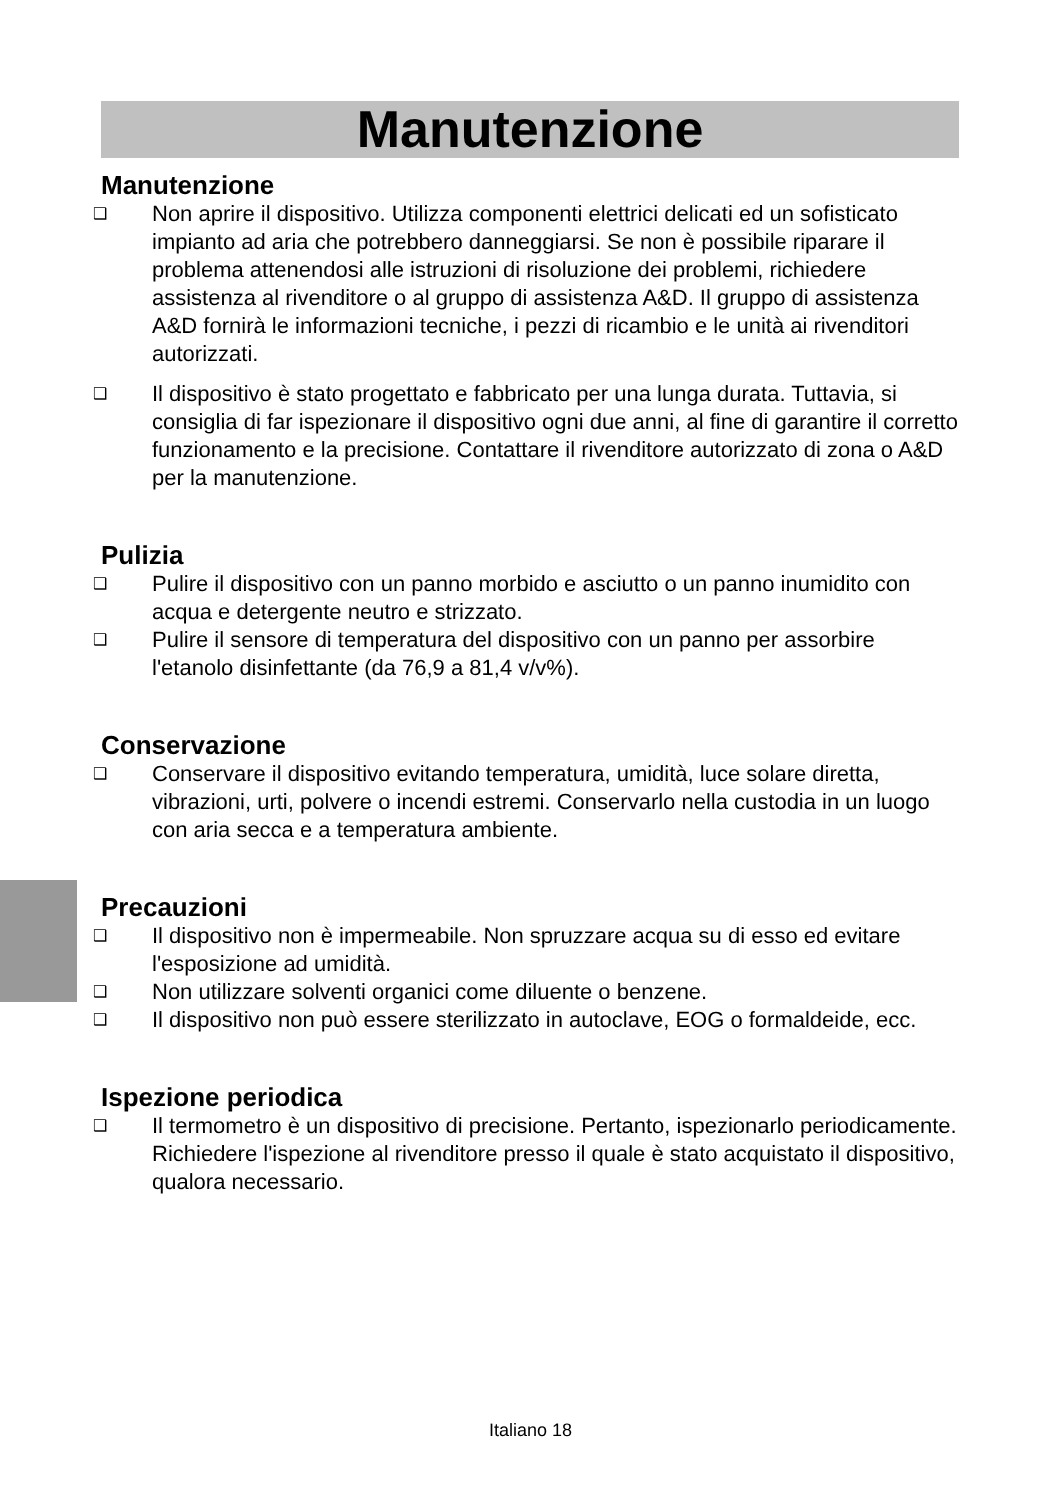Manutenzione
Manutenzione
❑ Non aprire il dispositivo. Utilizza componenti elettrici delicati ed un sofisticato impianto ad aria che potrebbero danneggiarsi. Se non è possibile riparare il problema attenendosi alle istruzioni di risoluzione dei problemi, richiedere assistenza al rivenditore o al gruppo di assistenza A&D. Il gruppo di assistenza A&D fornirà le informazioni tecniche, i pezzi di ricambio e le unità ai rivenditori autorizzati.
❑ Il dispositivo è stato progettato e fabbricato per una lunga durata. Tuttavia, si consiglia di far ispezionare il dispositivo ogni due anni, al fine di garantire il corretto funzionamento e la precisione. Contattare il rivenditore autorizzato di zona o A&D per la manutenzione.
Pulizia
❑ Pulire il dispositivo con un panno morbido e asciutto o un panno inumidito con acqua e detergente neutro e strizzato.
❑ Pulire il sensore di temperatura del dispositivo con un panno per assorbire l'etanolo disinfettante (da 76,9 a 81,4 v/v%).
Conservazione
❑ Conservare il dispositivo evitando temperatura, umidità, luce solare diretta, vibrazioni, urti, polvere o incendi estremi. Conservarlo nella custodia in un luogo con aria secca e a temperatura ambiente.
Precauzioni
❑ Il dispositivo non è impermeabile. Non spruzzare acqua su di esso ed evitare l'esposizione ad umidità.
❑ Non utilizzare solventi organici come diluente o benzene.
❑ Il dispositivo non può essere sterilizzato in autoclave, EOG o formaldeide, ecc.
Ispezione periodica
❑ Il termometro è un dispositivo di precisione. Pertanto, ispezionarlo periodicamente. Richiedere l'ispezione al rivenditore presso il quale è stato acquistato il dispositivo, qualora necessario.
Italiano 18